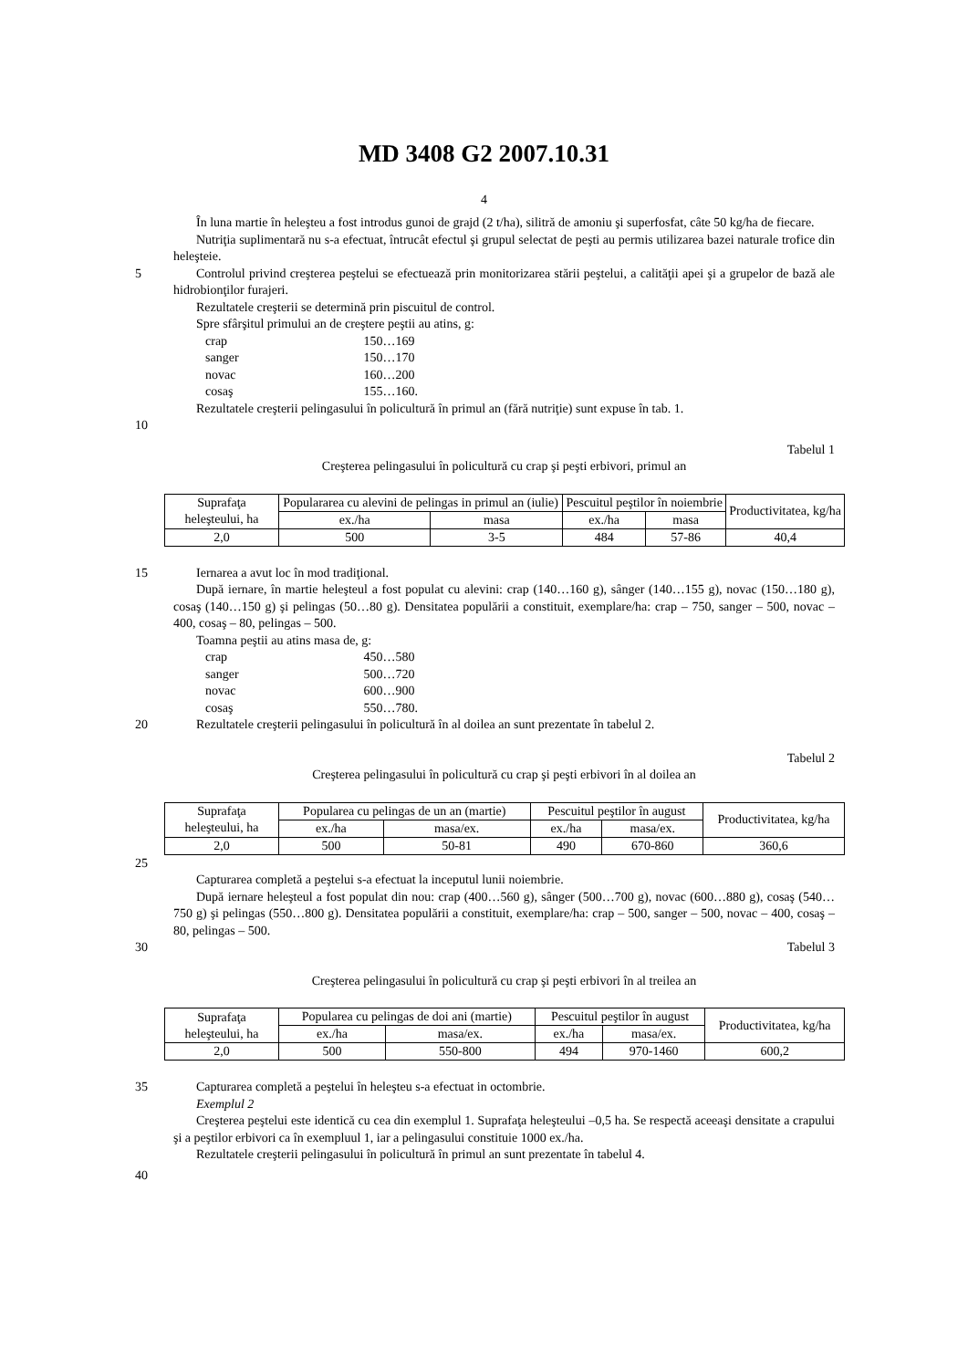MD 3408 G2 2007.10.31
4
În luna martie în heleşteu a fost introdus gunoi de grajd (2 t/ha), silitră de amoniu şi superfosfat, câte 50 kg/ha de fiecare.
Nutriţia suplimentară nu s-a efectuat, întrucât efectul şi grupul selectat de peşti au permis utilizarea bazei naturale trofice din heleşteie.
5 Controlul privind creşterea peştelui se efectuează prin monitorizarea stării peştelui, a calităţii apei şi a grupelor de bază ale hidrobionţilor furajeri.
Rezultatele creşterii se determină prin piscuitul de control.
Spre sfârşitul primului an de creştere peştii au atins, g:
crap 150…169
sanger 150…170
novac 160…200
cosaş 155…160.
Rezultatele creşterii pelingasului în policultură în primul an (fără nutriţie) sunt expuse în tab. 1.
10
Tabelul 1
Creşterea pelingasului în policultură cu crap şi peşti erbivori, primul an
| Suprafaţa heleşteului, ha | Populararea cu alevini de pelingas in primul an (iulie) | | Pescuitul peştilor în noiembrie | | Productivitatea, kg/ha |
| | ex./ha | masa | ex./ha | masa | |
| 2,0 | 500 | 3-5 | 484 | 57-86 | 40,4 |
15 Iernarea a avut loc în mod tradiţional.
După iernare, în martie heleşteul a fost populat cu alevini: crap (140…160 g), sânger (140…155 g), novac (150…180 g), cosaş (140…150 g) şi pelingas (50…80 g). Densitatea populării a constituit, exemplare/ha: crap – 750, sanger – 500, novac – 400, cosaş – 80, pelingas – 500.
Toamna peştii au atins masa de, g:
crap 450…580
sanger 500…720
novac 600…900
cosaş 550…780.
20 Rezultatele creşterii pelingasului în policultură în al doilea an sunt prezentate în tabelul 2.
Tabelul 2
Creşterea pelingasului în policultură cu crap şi peşti erbivori în al doilea an
| Suprafaţa heleşteului, ha | Popularea cu pelingas de un an (martie) | | Pescuitul peştilor în august | | Productivitatea, kg/ha |
| | ex./ha | masa/ex. | ex./ha | masa/ex. | |
| 2,0 | 500 | 50-81 | 490 | 670-860 | 360,6 |
25
Capturarea completă a peştelui s-a efectuat la inceputul lunii noiembrie.
După iernare heleşteul a fost populat din nou: crap (400…560 g), sânger (500…700 g), novac (600…880 g), cosaş (540…750 g) şi pelingas (550…800 g). Densitatea populării a constituit, exemplare/ha: crap – 500, sanger – 500, novac – 400, cosaş – 80, pelingas – 500.
30 Tabelul 3
Creşterea pelingasului în policultură cu crap şi peşti erbivori în al treilea an
| Suprafaţa heleşteului, ha | Popularea cu pelingas de doi ani (martie) | | Pescuitul peştilor în august | | Productivitatea, kg/ha |
| | ex./ha | masa/ex. | ex./ha | masa/ex. | |
| 2,0 | 500 | 550-800 | 494 | 970-1460 | 600,2 |
35 Capturarea completă a peştelui în heleşteu s-a efectuat in octombrie.
Exemplul 2
Creşterea peştelui este identică cu cea din exemplul 1. Suprafaţa heleşteului –0,5 ha. Se respectă aceeaşi densitate a crapului şi a peştilor erbivori ca în exempluul 1, iar a pelingasului constituie 1000 ex./ha.
Rezultatele creşterii pelingasului în policultură în primul an sunt prezentate în tabelul 4.
40